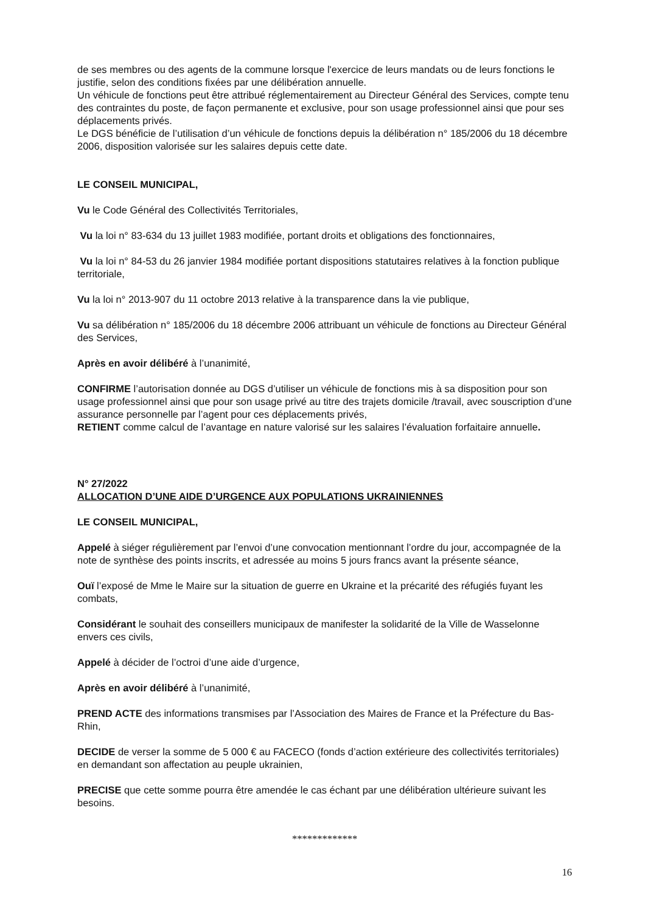de ses membres ou des agents de la commune lorsque l'exercice de leurs mandats ou de leurs fonctions le justifie, selon des conditions fixées par une délibération annuelle.
Un véhicule de fonctions peut être attribué réglementairement au Directeur Général des Services, compte tenu des contraintes du poste, de façon permanente et exclusive, pour son usage professionnel ainsi que pour ses déplacements privés.
Le DGS bénéficie de l’utilisation d’un véhicule de fonctions depuis la délibération n° 185/2006 du 18 décembre 2006, disposition valorisée sur les salaires depuis cette date.
LE CONSEIL MUNICIPAL,
Vu le Code Général des Collectivités Territoriales,
Vu la loi n° 83-634 du 13 juillet 1983 modifiée, portant droits et obligations des fonctionnaires,
Vu la loi n° 84-53 du 26 janvier 1984 modifiée portant dispositions statutaires relatives à la fonction publique territoriale,
Vu la loi n° 2013-907 du 11 octobre 2013 relative à la transparence dans la vie publique,
Vu sa délibération n° 185/2006 du 18 décembre 2006 attribuant un véhicule de fonctions au Directeur Général des Services,
Après en avoir délibéré à l’unanimité,
CONFIRME l’autorisation donnée au DGS d’utiliser un véhicule de fonctions mis à sa disposition pour son usage professionnel ainsi que pour son usage privé au titre des trajets domicile /travail, avec souscription d’une assurance personnelle par l’agent pour ces déplacements privés,
RETIENT comme calcul de l’avantage en nature valorisé sur les salaires l’évaluation forfaitaire annuelle.
N° 27/2022
ALLOCATION D’UNE AIDE D’URGENCE AUX POPULATIONS UKRAINIENNES
LE CONSEIL MUNICIPAL,
Appelé à siéger régulièrement par l’envoi d’une convocation mentionnant l’ordre du jour, accompagnée de la note de synthèse des points inscrits, et adressée au moins 5 jours francs avant la présente séance,
Ouï l’exposé de Mme le Maire sur la situation de guerre en Ukraine et la précarité des réfugiés fuyant les combats,
Considérant le souhait des conseillers municipaux de manifester la solidarité de la Ville de Wasselonne envers ces civils,
Appelé à décider de l’octroi d’une aide d’urgence,
Après en avoir délibéré à l’unanimité,
PREND ACTE des informations transmises par l’Association des Maires de France et la Préfecture du Bas-Rhin,
DECIDE de verser la somme de 5 000 € au FACECO (fonds d’action extérieure des collectivités territoriales) en demandant son affectation au peuple ukrainien,
PRECISE que cette somme pourra être amendée le cas échant par une délibération ultérieure suivant les besoins.
*************
16